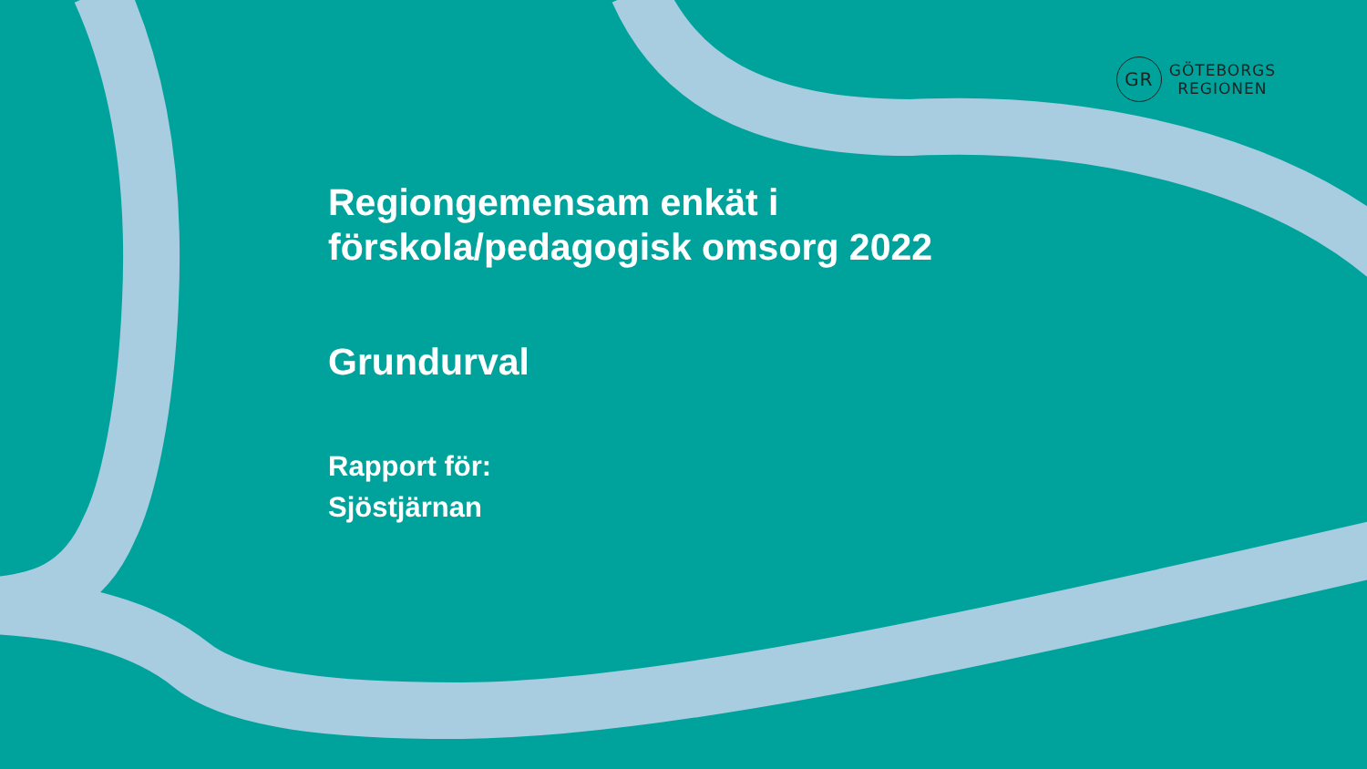GR
GÖTEBORGS
REGIONEN
Regiongemensam enkät i
förskola/pedagogisk omsorg 2022
Grundurval
Rapport för:
Sjöstjärnan